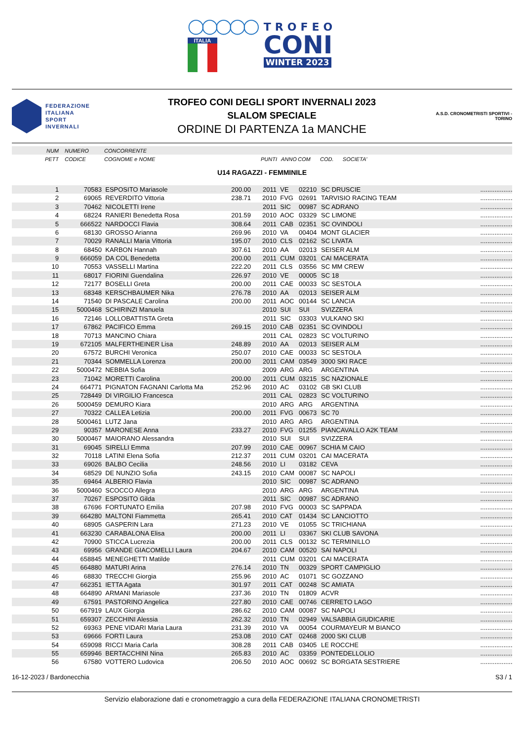◯◯◯◯◯
ITALIA
TROFEO
CONI
WINTER 2023
FEDERAZIONE
ITALIANA
SPORT
INVERNALI
TROFEO CONI DEGLI SPORT INVERNALI 2023
SLALOM SPECIALE
ORDINE DI PARTENZA 1a MANCHE
A.S.D. CRONOMETRISTI SPORTIVI - TORINO
| NUM | NUMERO | CONCORRENTE | | | | | | | |
| PETT | CODICE | COGNOME e NOME | PUNTI | | ANNO | COM | COD. SOCIETA' | | |
U14 RAGAZZI - FEMMINILE
| 1 | 70583 | ESPOSITO Mariasole | 200.00 | 2011 | VE | 02210 | SC DRUSCIE | ......... | ......... |
| 2 | 69065 | REVERDITO Vittoria | 238.71 | 2010 | FVG | 02691 | TARVISIO RACING TEAM | ......... | ......... |
| 3 | 70462 | NICOLETTI Irene | | 2011 | SIC | 00987 | SC ADRANO | ......... | ......... |
| 4 | 68224 | RANIERI Benedetta Rosa | 201.59 | 2010 | AOC | 03329 | SC LIMONE | ......... | ......... |
| 5 | 666522 | NARDOCCI Flavia | 308.64 | 2011 | CAB | 02351 | SC OVINDOLI | ......... | ......... |
| 6 | 68130 | GROSSO Arianna | 269.96 | 2010 | VA | 00404 | MONT GLACIER | ......... | ......... |
| 7 | 70029 | RANALLI Maria Vittoria | 195.07 | 2010 | CLS | 02162 | SC LIVATA | ......... | ......... |
| 8 | 68450 | KARBON Hannah | 307.61 | 2010 | AA | 02013 | SEISER ALM | ......... | ......... |
| 9 | 666059 | DA COL Benedetta | 200.00 | 2011 | CUM | 03201 | CAI MACERATA | ......... | ......... |
| 10 | 70553 | VASSELLI Martina | 222.20 | 2011 | CLS | 03556 | SC MM CREW | ......... | ......... |
| 11 | 68017 | FIORINI Guendalina | 226.97 | 2010 | VE | 00005 | SC 18 | ......... | ......... |
| 12 | 72177 | BOSELLI Greta | 200.00 | 2011 | CAE | 00033 | SC SESTOLA | ......... | ......... |
| 13 | 68348 | KERSCHBAUMER Nika | 276.78 | 2010 | AA | 02013 | SEISER ALM | ......... | ......... |
| 14 | 71540 | DI PASCALE Carolina | 200.00 | 2011 | AOC | 00144 | SC LANCIA | ......... | ......... |
| 15 | 5000468 | SCHIRINZI Manuela | | 2010 | SUI | SUI | SVIZZERA | ......... | ......... |
| 16 | 72146 | LOLLOBATTISTA Greta | | 2011 | SIC | 03303 | VULKANO SKI | ......... | ......... |
| 17 | 67862 | PACIFICO Emma | 269.15 | 2010 | CAB | 02351 | SC OVINDOLI | ......... | ......... |
| 18 | 70713 | MANCINO Chiara | | 2011 | CAL | 02823 | SC VOLTURINO | ......... | ......... |
| 19 | 672105 | MALFERTHEINER Lisa | 248.89 | 2010 | AA | 02013 | SEISER ALM | ......... | ......... |
| 20 | 67572 | BURCHI Veronica | 250.07 | 2010 | CAE | 00033 | SC SESTOLA | ......... | ......... |
| 21 | 70344 | SOMMELLA Lorenza | 200.00 | 2011 | CAM | 03549 | 3000 SKI RACE | ......... | ......... |
| 22 | 5000472 | NEBBIA Sofia | | 2009 | ARG | ARG | ARGENTINA | ......... | ......... |
| 23 | 71042 | MORETTI Carolina | 200.00 | 2011 | CUM | 03215 | SC NAZIONALE | ......... | ......... |
| 24 | 664771 | PIGNATON FAGNANI Carlotta Ma | 252.96 | 2010 | AC | 03102 | GB SKI CLUB | ......... | ......... |
| 25 | 728449 | DI VIRGILIO Francesca | | 2011 | CAL | 02823 | SC VOLTURINO | ......... | ......... |
| 26 | 5000459 | DEMURO Kiara | | 2010 | ARG | ARG | ARGENTINA | ......... | ......... |
| 27 | 70322 | CALLEA Letizia | 200.00 | 2011 | FVG | 00673 | SC 70 | ......... | ......... |
| 28 | 5000461 | LUTZ Jana | | 2010 | ARG | ARG | ARGENTINA | ......... | ......... |
| 29 | 90357 | MARONESE Anna | 233.27 | 2010 | FVG | 01255 | PIANCAVALLO A2K TEAM | ......... | ......... |
| 30 | 5000467 | MAIORANO Alessandra | | 2010 | SUI | SUI | SVIZZERA | ......... | ......... |
| 31 | 69045 | SIRELLI Emma | 207.99 | 2010 | CAE | 00967 | SCHIA M CAIO | ......... | ......... |
| 32 | 70118 | LATINI Elena Sofia | 212.37 | 2011 | CUM | 03201 | CAI MACERATA | ......... | ......... |
| 33 | 69026 | BALBO Cecilia | 248.56 | 2010 | LI | 03182 | CEVA | ......... | ......... |
| 34 | 68529 | DE NUNZIO Sofia | 243.15 | 2010 | CAM | 00087 | SC NAPOLI | ......... | ......... |
| 35 | 69464 | ALBERIO Flavia | | 2010 | SIC | 00987 | SC ADRANO | ......... | ......... |
| 36 | 5000460 | SCOCCO Allegra | | 2010 | ARG | ARG | ARGENTINA | ......... | ......... |
| 37 | 70267 | ESPOSITO Gilda | | 2011 | SIC | 00987 | SC ADRANO | ......... | ......... |
| 38 | 67696 | FORTUNATO Emilia | 207.98 | 2010 | FVG | 00003 | SC SAPPADA | ......... | ......... |
| 39 | 664280 | MALTONI Fiammetta | 265.41 | 2010 | CAT | 01434 | SC LANCIOTTO | ......... | ......... |
| 40 | 68905 | GASPERIN Lara | 271.23 | 2010 | VE | 01055 | SC TRICHIANA | ......... | ......... |
| 41 | 663230 | CARABALONA Elisa | 200.00 | 2011 | LI | 03367 | SKI CLUB SAVONA | ......... | ......... |
| 42 | 70900 | STICCA Lucrezia | 200.00 | 2011 | CLS | 00132 | SC TERMINILLO | ......... | ......... |
| 43 | 69956 | GRANDE GIACOMELLI Laura | 204.67 | 2010 | CAM | 00520 | SAI NAPOLI | ......... | ......... |
| 44 | 658845 | MENEGHETTI Matilde | | 2011 | CUM | 03201 | CAI MACERATA | ......... | ......... |
| 45 | 664880 | MATURI Arina | 276.14 | 2010 | TN | 00329 | SPORT CAMPIGLIO | ......... | ......... |
| 46 | 68830 | TRECCHI Giorgia | 255.96 | 2010 | AC | 01071 | SC GOZZANO | ......... | ......... |
| 47 | 662351 | IETTA Agata | 301.97 | 2011 | CAT | 00248 | SC AMIATA | ......... | ......... |
| 48 | 664890 | ARMANI Mariasole | 237.36 | 2010 | TN | 01809 | ACVR | ......... | ......... |
| 49 | 67591 | PASTORINO Angelica | 227.80 | 2010 | CAE | 00746 | CERRETO LAGO | ......... | ......... |
| 50 | 667919 | LAUX Giorgia | 286.62 | 2010 | CAM | 00087 | SC NAPOLI | ......... | ......... |
| 51 | 659307 | ZECCHINI Alessia | 262.32 | 2010 | TN | 02949 | VALSABBIA GIUDICARIE | ......... | ......... |
| 52 | 69363 | PENE VIDARI Maria Laura | 231.39 | 2010 | VA | 00054 | COURMAYEUR M BIANCO | ......... | ......... |
| 53 | 69666 | FORTI Laura | 253.08 | 2010 | CAT | 02468 | 2000 SKI CLUB | ......... | ......... |
| 54 | 659098 | RICCI Maria Carla | 308.28 | 2011 | CAB | 03405 | LE ROCCHE | ......... | ......... |
| 55 | 659946 | BERTACCHINI Nina | 265.83 | 2010 | AC | 03359 | PONTEDELLOLIO | ......... | ......... |
| 56 | 67580 | VOTTERO Ludovica | 206.50 | 2010 | AOC | 00692 | SC BORGATA SESTRIERE | ......... | ......... |
16-12-2023 / Bardonecchia S3 / 1
Servizio elaborazione dati e cronometraggio a cura della FEDERAZIONE ITALIANA CRONOMETRISTI